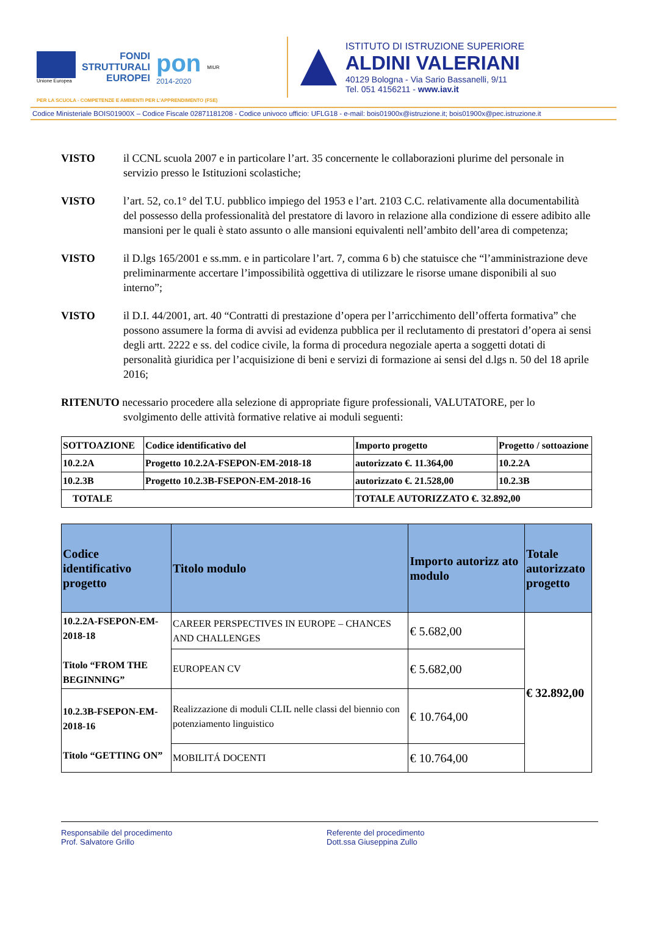Unione Europea
FONDI
STRUTTURALI
EUROPEI
pon
2014-2020
MIUR
ISTITUTO DI ISTRUZIONE SUPERIORE
ALDINI VALERIANI
40129 Bologna - Via Sario Bassanelli, 9/11
Tel. 051 4156211 - www.iav.it
PER LA SCUOLA - COMPETENZE E AMBIENTI PER L'APPRENDIMENTO (FSE)
Codice Ministeriale BOIS01900X – Codice Fiscale 02871181208 - Codice univoco ufficio: UFLG18 - e-mail: bois01900x@istruzione.it; bois01900x@pec.istruzione.it
VISTO il CCNL scuola 2007 e in particolare l’art. 35 concernente le collaborazioni plurime del personale in servizio presso le Istituzioni scolastiche;
VISTO l’art. 52, co.1° del T.U. pubblico impiego del 1953 e l’art. 2103 C.C. relativamente alla documentabilità del possesso della professionalità del prestatore di lavoro in relazione alla condizione di essere adibito alle mansioni per le quali è stato assunto o alle mansioni equivalenti nell’ambito dell’area di competenza;
VISTO il D.lgs 165/2001 e ss.mm. e in particolare l’art. 7, comma 6 b) che statuisce che “l’amministrazione deve preliminarmente accertare l’impossibilità oggettiva di utilizzare le risorse umane disponibili al suo interno”;
VISTO il D.I. 44/2001, art. 40 “Contratti di prestazione d’opera per l’arricchimento dell’offerta formativa” che possono assumere la forma di avvisi ad evidenza pubblica per il reclutamento di prestatori d’opera ai sensi degli artt. 2222 e ss. del codice civile, la forma di procedura negoziale aperta a soggetti dotati di personalità giuridica per l’acquisizione di beni e servizi di formazione ai sensi del d.lgs n. 50 del 18 aprile 2016;
RITENUTO necessario procedere alla selezione di appropriate figure professionali, VALUTATORE, per lo
svolgimento delle attività formative relative ai moduli seguenti:
| SOTTOAZIONE | Codice identificativo del | Importo progetto | Progetto / sottoazione |
| --- | --- | --- | --- |
| 10.2.2A | Progetto 10.2.2A-FSEPON-EM-2018-18 | autorizzato €. 11.364,00 | 10.2.2A |
| 10.2.3B | Progetto 10.2.3B-FSEPON-EM-2018-16 | autorizzato €. 21.528,00 | 10.2.3B |
| TOTALE | | TOTALE AUTORIZZATO €. 32.892,00 | |
| Codice identificativo progetto | Titolo modulo | Importo autorizz ato modulo | Totale autorizzato progetto |
| --- | --- | --- | --- |
| 10.2.2A-FSEPON-EM-2018-18 Titolo “FROM THE BEGINNING” | CAREER PERSPECTIVES IN EUROPE – CHANCES AND CHALLENGES | € 5.682,00 | € 32.892,00 |
| | EUROPEAN CV | € 5.682,00 | |
| 10.2.3B-FSEPON-EM-2018-16 Titolo “GETTING ON” | Realizzazione di moduli CLIL nelle classi del biennio con potenziamento linguistico | € 10.764,00 | |
| | MOBILITÁ DOCENTI | € 10.764,00 | |
Responsabile del procedimento
Prof. Salvatore Grillo
Referente del procedimento
Dott.ssa Giuseppina Zullo